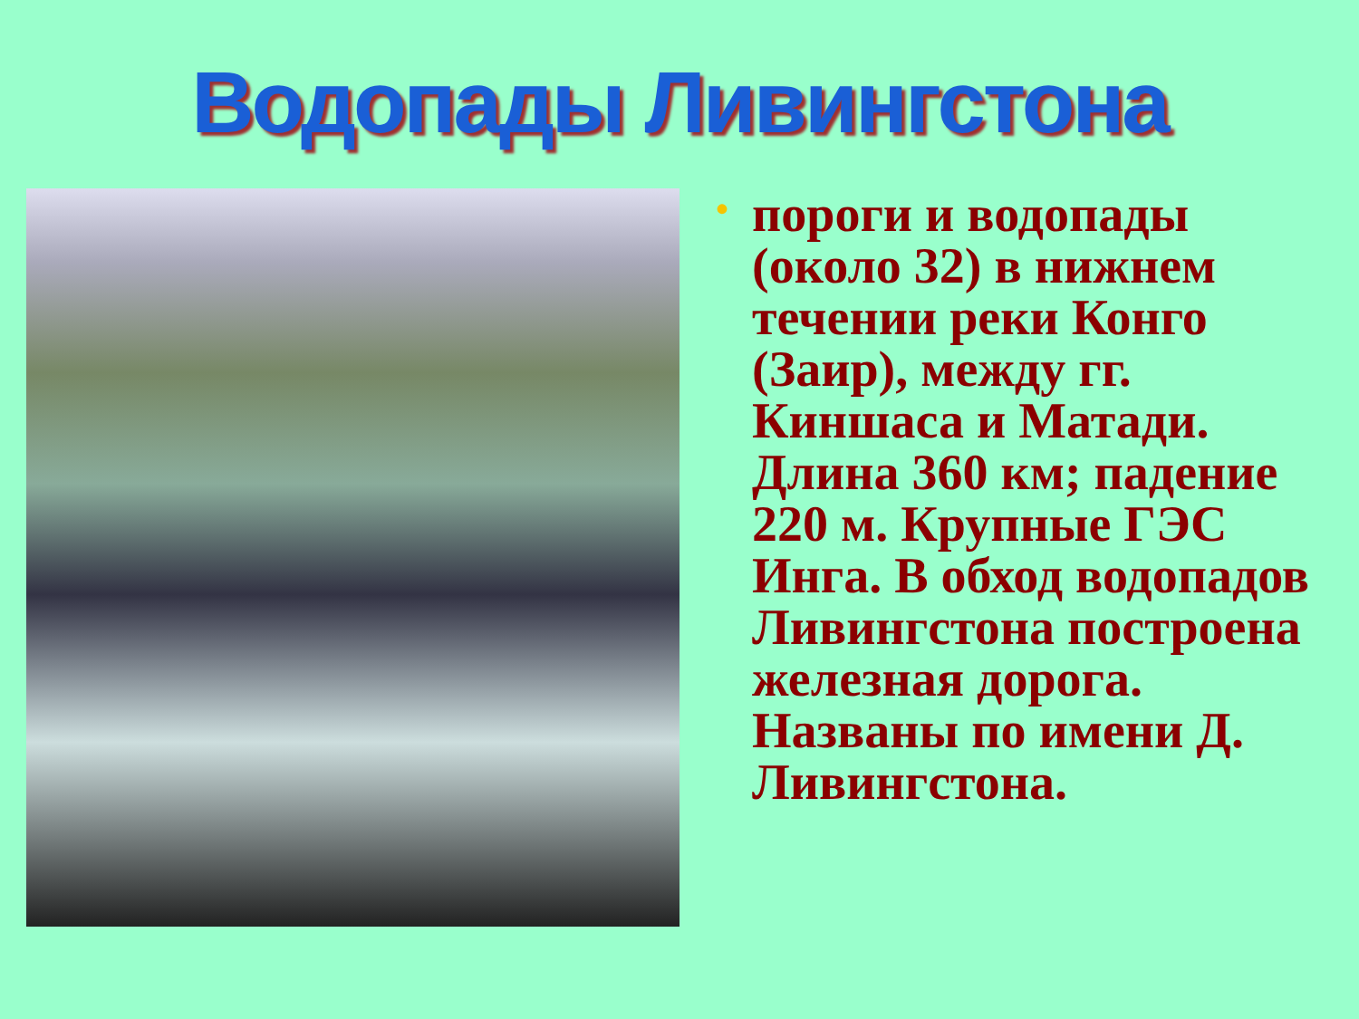Водопады Ливингстона
•
пороги и водопады (около 32) в нижнем течении реки Конго (Заир), между гг. Киншаса и Матади. Длина 360 км; падение 220 м. Крупные ГЭС Инга. В обход водопадов Ливингстона построена железная дорога. Названы по имени Д. Ливингстона.